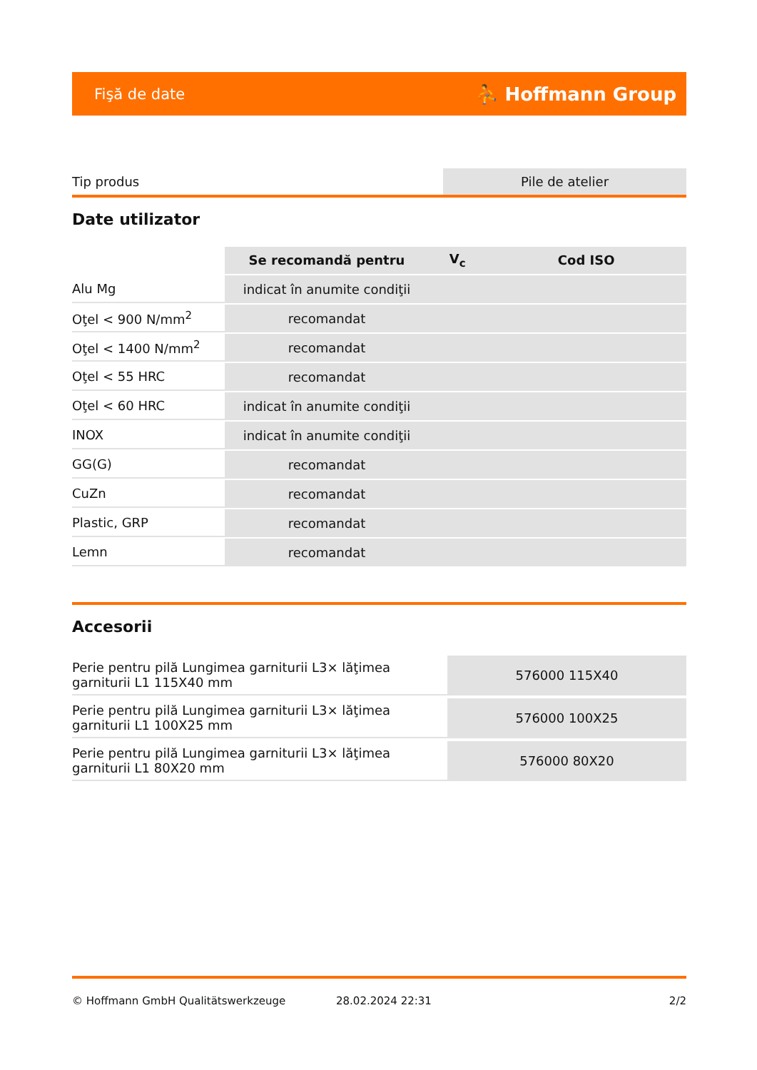Fişă de date ⛹ Hoffmann Group
| Tip produs | Pile de atelier |
Date utilizator
| | Se recomandă pentru | V<sub>c</sub> | Cod ISO |
| --- | --- | --- | --- |
| Alu Mg | indicat în anumite condiţii | | |
| Oţel < 900 N/mm<sup>2</sup> | recomandat | | |
| Oţel < 1400 N/mm<sup>2</sup> | recomandat | | |
| Oţel < 55 HRC | recomandat | | |
| Oţel < 60 HRC | indicat în anumite condiţii | | |
| INOX | indicat în anumite condiţii | | |
| GG(G) | recomandat | | |
| CuZn | recomandat | | |
| Plastic, GRP | recomandat | | |
| Lemn | recomandat | | |
Accesorii
| Perie pentru pilă Lungimea garniturii L3× lăţimea garniturii L1 115X40 mm | 576000 115X40 |
| Perie pentru pilă Lungimea garniturii L3× lăţimea garniturii L1 100X25 mm | 576000 100X25 |
| Perie pentru pilă Lungimea garniturii L3× lăţimea garniturii L1 80X20 mm | 576000 80X20 |
© Hoffmann GmbH Qualitätswerkzeuge 28.02.2024 22:31 2/2